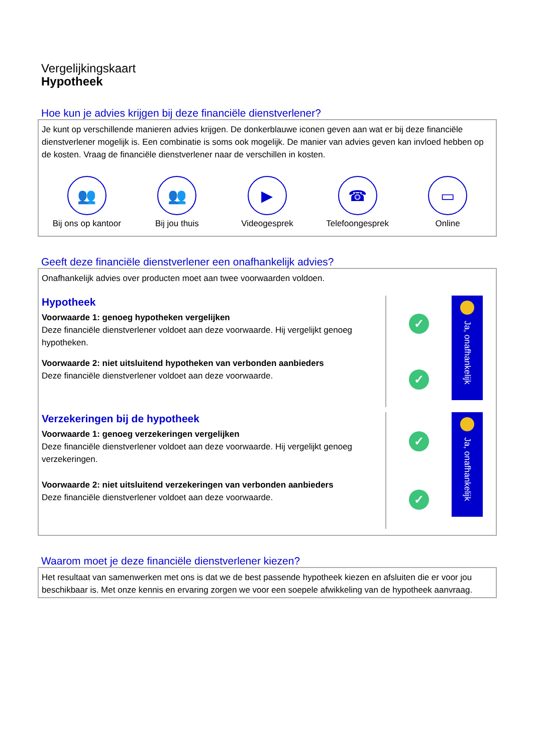Vergelijkingskaart
Hypotheek
Hoe kun je advies krijgen bij deze financiële dienstverlener?
Je kunt op verschillende manieren advies krijgen. De donkerblauwe iconen geven aan wat er bij deze financiële dienstverlener mogelijk is. Een combinatie is soms ook mogelijk. De manier van advies geven kan invloed hebben op de kosten. Vraag de financiële dienstverlener naar de verschillen in kosten.
👥
Bij ons op kantoor
👥
Bij jou thuis
▶
Videogesprek
☎
Telefoongesprek
▭
Online
Geeft deze financiële dienstverlener een onafhankelijk advies?
Onafhankelijk advies over producten moet aan twee voorwaarden voldoen.
Hypotheek
Voorwaarde 1: genoeg hypotheken vergelijken
Deze financiële dienstverlener voldoet aan deze voorwaarde. Hij vergelijkt genoeg hypotheken.
Voorwaarde 2: niet uitsluitend hypotheken van verbonden aanbieders
Deze financiële dienstverlener voldoet aan deze voorwaarde.
✓
✓
Ja, onafhankelijk
Verzekeringen bij de hypotheek
Voorwaarde 1: genoeg verzekeringen vergelijken
Deze financiële dienstverlener voldoet aan deze voorwaarde. Hij vergelijkt genoeg verzekeringen.
Voorwaarde 2: niet uitsluitend verzekeringen van verbonden aanbieders
Deze financiële dienstverlener voldoet aan deze voorwaarde.
✓
✓
Ja, onafhankelijk
Waarom moet je deze financiële dienstverlener kiezen?
Het resultaat van samenwerken met ons is dat we de best passende hypotheek kiezen en afsluiten die er voor jou beschikbaar is. Met onze kennis en ervaring zorgen we voor een soepele afwikkeling van de hypotheek aanvraag.